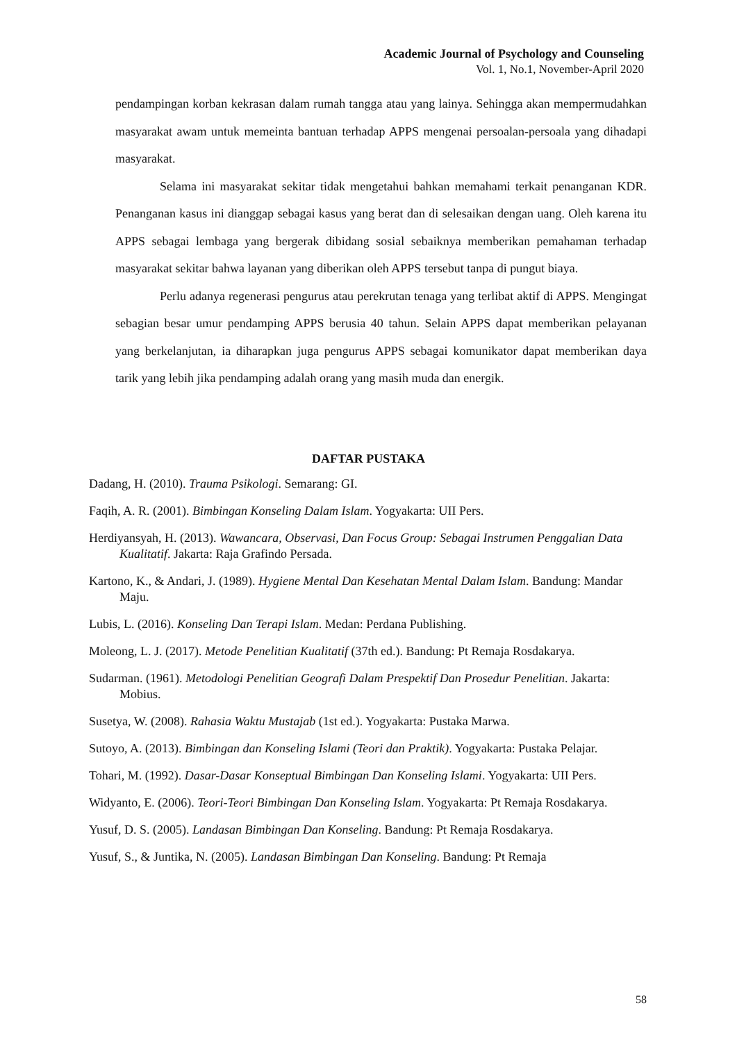Academic Journal of Psychology and Counseling
Vol. 1, No.1, November-April 2020
pendampingan korban kekrasan dalam rumah tangga atau yang lainya. Sehingga akan mempermudahkan masyarakat awam untuk memeinta bantuan terhadap APPS mengenai persoalan-persoala yang dihadapi masyarakat.
Selama ini masyarakat sekitar tidak mengetahui bahkan memahami terkait penanganan KDR. Penanganan kasus ini dianggap sebagai kasus yang berat dan di selesaikan dengan uang. Oleh karena itu APPS sebagai lembaga yang bergerak dibidang sosial sebaiknya memberikan pemahaman terhadap masyarakat sekitar bahwa layanan yang diberikan oleh APPS tersebut tanpa di pungut biaya.
Perlu adanya regenerasi pengurus atau perekrutan tenaga yang terlibat aktif di APPS. Mengingat sebagian besar umur pendamping APPS berusia 40 tahun. Selain APPS dapat memberikan pelayanan yang berkelanjutan, ia diharapkan juga pengurus APPS sebagai komunikator dapat memberikan daya tarik yang lebih jika pendamping adalah orang yang masih muda dan energik.
DAFTAR PUSTAKA
Dadang, H. (2010). Trauma Psikologi. Semarang: GI.
Faqih, A. R. (2001). Bimbingan Konseling Dalam Islam. Yogyakarta: UII Pers.
Herdiyansyah, H. (2013). Wawancara, Observasi, Dan Focus Group: Sebagai Instrumen Penggalian Data Kualitatif. Jakarta: Raja Grafindo Persada.
Kartono, K., & Andari, J. (1989). Hygiene Mental Dan Kesehatan Mental Dalam Islam. Bandung: Mandar Maju.
Lubis, L. (2016). Konseling Dan Terapi Islam. Medan: Perdana Publishing.
Moleong, L. J. (2017). Metode Penelitian Kualitatif (37th ed.). Bandung: Pt Remaja Rosdakarya.
Sudarman. (1961). Metodologi Penelitian Geografi Dalam Prespektif Dan Prosedur Penelitian. Jakarta: Mobius.
Susetya, W. (2008). Rahasia Waktu Mustajab (1st ed.). Yogyakarta: Pustaka Marwa.
Sutoyo, A. (2013). Bimbingan dan Konseling Islami (Teori dan Praktik). Yogyakarta: Pustaka Pelajar.
Tohari, M. (1992). Dasar-Dasar Konseptual Bimbingan Dan Konseling Islami. Yogyakarta: UII Pers.
Widyanto, E. (2006). Teori-Teori Bimbingan Dan Konseling Islam. Yogyakarta: Pt Remaja Rosdakarya.
Yusuf, D. S. (2005). Landasan Bimbingan Dan Konseling. Bandung: Pt Remaja Rosdakarya.
Yusuf, S., & Juntika, N. (2005). Landasan Bimbingan Dan Konseling. Bandung: Pt Remaja
58